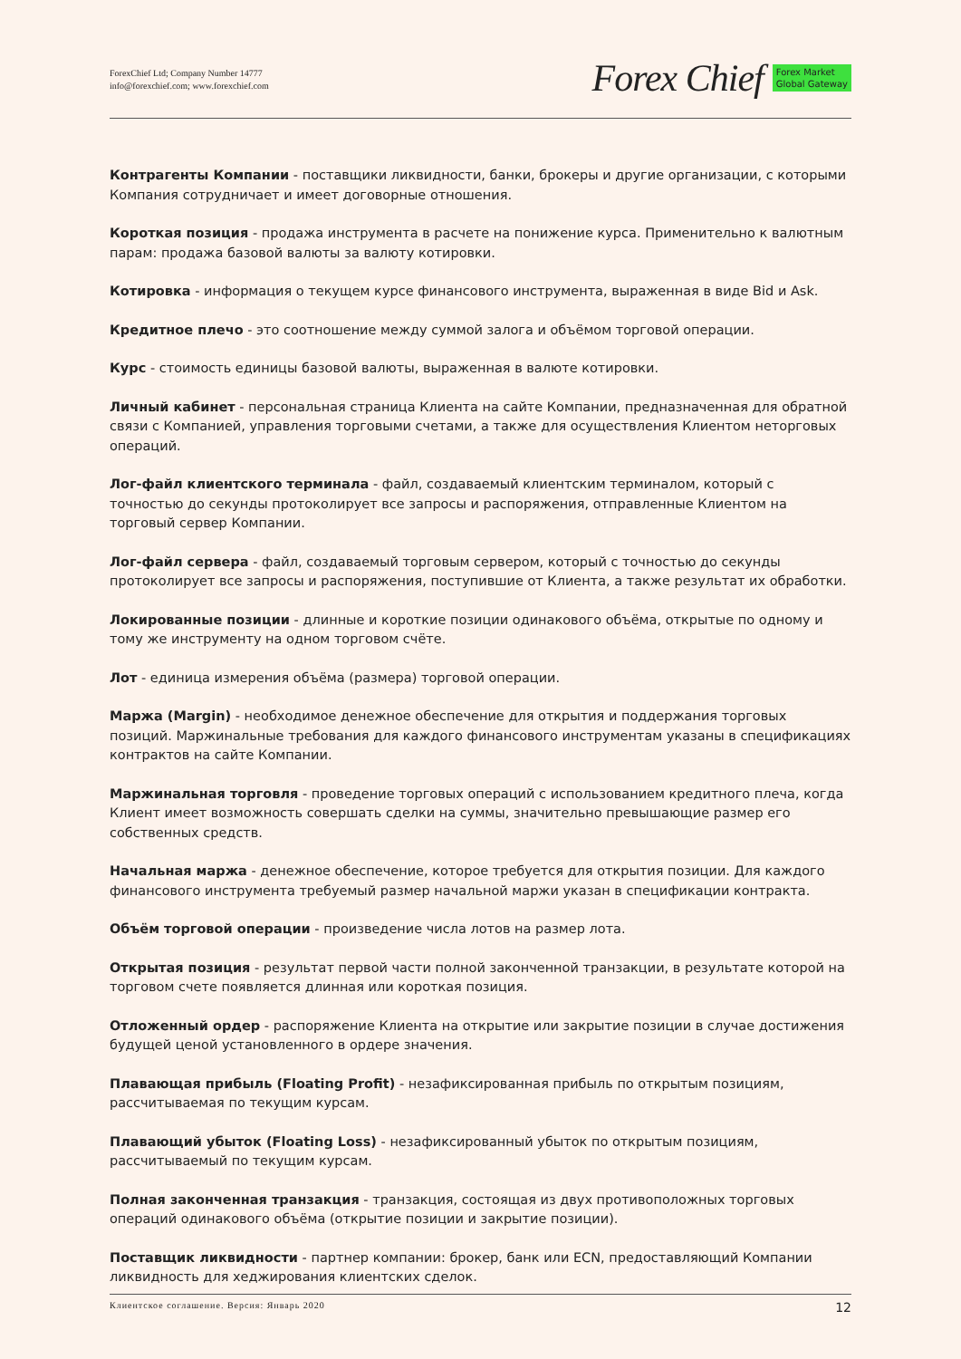ForexChief Ltd; Company Number 14777
info@forexchief.com; www.forexchief.com
Forex Chief Forex Market
Global Gateway
Контрагенты Компании - поставщики ликвидности, банки, брокеры и другие организации, с которыми Компания сотрудничает и имеет договорные отношения.
Короткая позиция - продажа инструмента в расчете на понижение курса. Применительно к валютным парам: продажа базовой валюты за валюту котировки.
Котировка - информация о текущем курсе финансового инструмента, выраженная в виде Bid и Ask.
Кредитное плечо - это соотношение между суммой залога и объёмом торговой операции.
Курс - стоимость единицы базовой валюты, выраженная в валюте котировки.
Личный кабинет - персональная страница Клиента на сайте Компании, предназначенная для обратной связи с Компанией, управления торговыми счетами, а также для осуществления Клиентом неторговых операций.
Лог-файл клиентского терминала - файл, создаваемый клиентским терминалом, который с точностью до секунды протоколирует все запросы и распоряжения, отправленные Клиентом на торговый сервер Компании.
Лог-файл сервера - файл, создаваемый торговым сервером, который с точностью до секунды протоколирует все запросы и распоряжения, поступившие от Клиента, а также результат их обработки.
Локированные позиции - длинные и короткие позиции одинакового объёма, открытые по одному и тому же инструменту на одном торговом счёте.
Лот - единица измерения объёма (размера) торговой операции.
Маржа (Margin) - необходимое денежное обеспечение для открытия и поддержания торговых позиций. Маржинальные требования для каждого финансового инструментам указаны в спецификациях контрактов на сайте Компании.
Маржинальная торговля - проведение торговых операций с использованием кредитного плеча, когда Клиент имеет возможность совершать сделки на суммы, значительно превышающие размер его собственных средств.
Начальная маржа - денежное обеспечение, которое требуется для открытия позиции. Для каждого финансового инструмента требуемый размер начальной маржи указан в спецификации контракта.
Объём торговой операции - произведение числа лотов на размер лота.
Открытая позиция - результат первой части полной законченной транзакции, в результате которой на торговом счете появляется длинная или короткая позиция.
Отложенный ордер - распоряжение Клиента на открытие или закрытие позиции в случае достижения будущей ценой установленного в ордере значения.
Плавающая прибыль (Floating Profit) - незафиксированная прибыль по открытым позициям, рассчитываемая по текущим курсам.
Плавающий убыток (Floating Loss) - незафиксированный убыток по открытым позициям, рассчитываемый по текущим курсам.
Полная законченная транзакция - транзакция, состоящая из двух противоположных торговых операций одинакового объёма (открытие позиции и закрытие позиции).
Поставщик ликвидности - партнер компании: брокер, банк или ECN, предоставляющий Компании ликвидность для хеджирования клиентских сделок.
Клиентское соглашение. Версия: Январь 2020 12